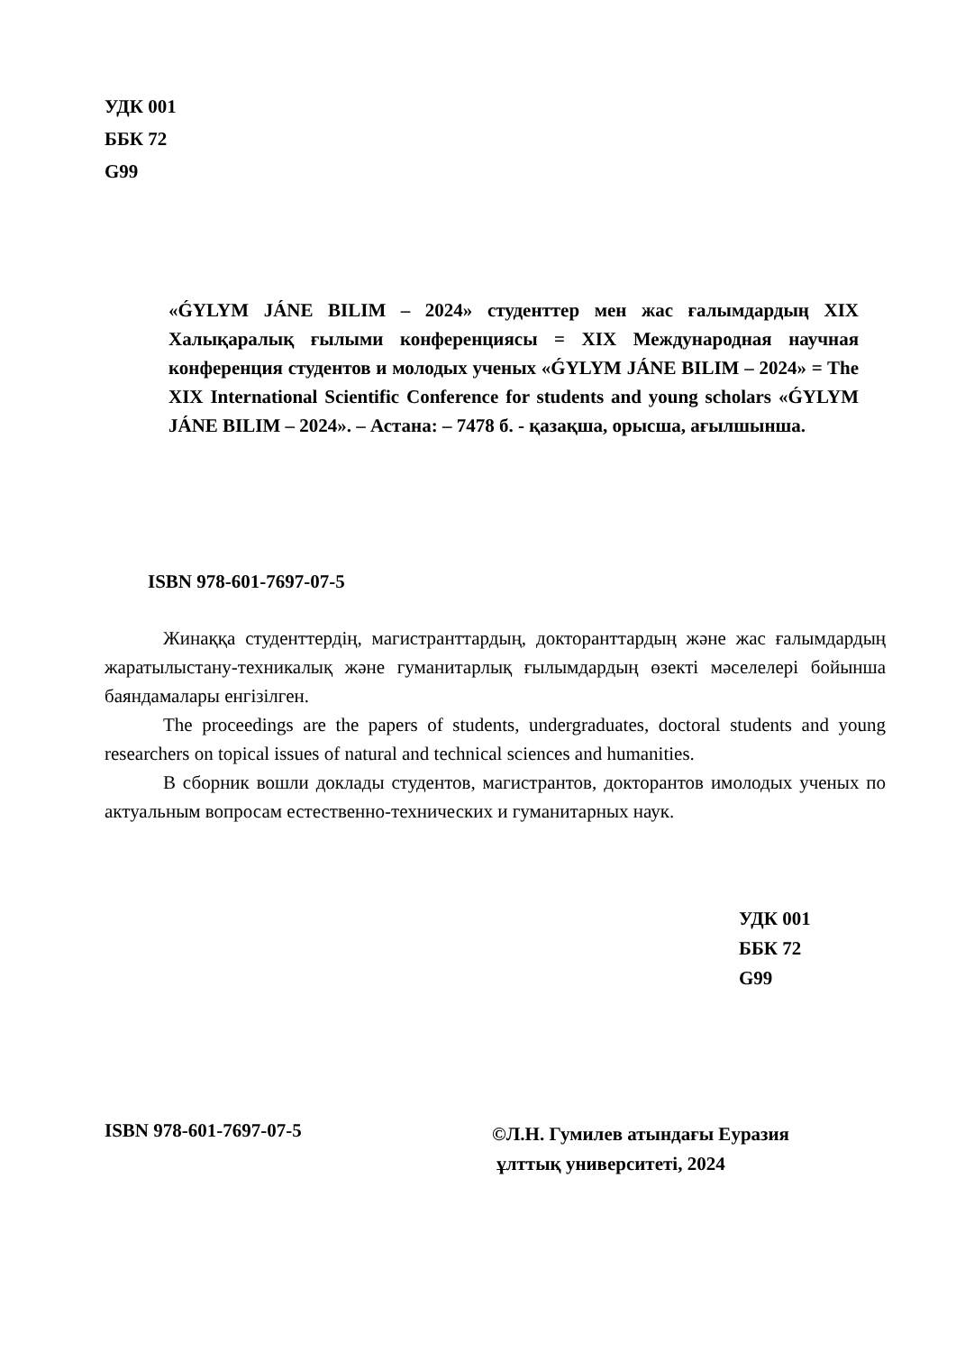УДК 001
ББК 72
G99
«ǴYLYM JÁNE BILIM – 2024» студенттер мен жас ғалымдардың XIX Халықаралық ғылыми конференциясы = XIX Международная научная конференция студентов и молодых ученых «ǴYLYM JÁNE BILIM – 2024» = The XIX International Scientific Conference for students and young scholars «ǴYLYM JÁNE BILIM – 2024». – Астана: – 7478 б. - қазақша, орысша, ағылшынша.
ISBN 978-601-7697-07-5
Жинаққа студенттердің, магистранттардың, докторанттардың және жас ғалымдардың жаратылыстану-техникалық және гуманитарлық ғылымдардың өзекті мәселелері бойынша баяндамалары енгізілген.
The proceedings are the papers of students, undergraduates, doctoral students and young researchers on topical issues of natural and technical sciences and humanities.
В сборник вошли доклады студентов, магистрантов, докторантов имолодых ученых по актуальным вопросам естественно-технических и гуманитарных наук.
УДК 001
ББК 72
G99
ISBN 978-601-7697-07-5
©Л.Н. Гумилев атындағы Еуразия
ұлттық университеті, 2024